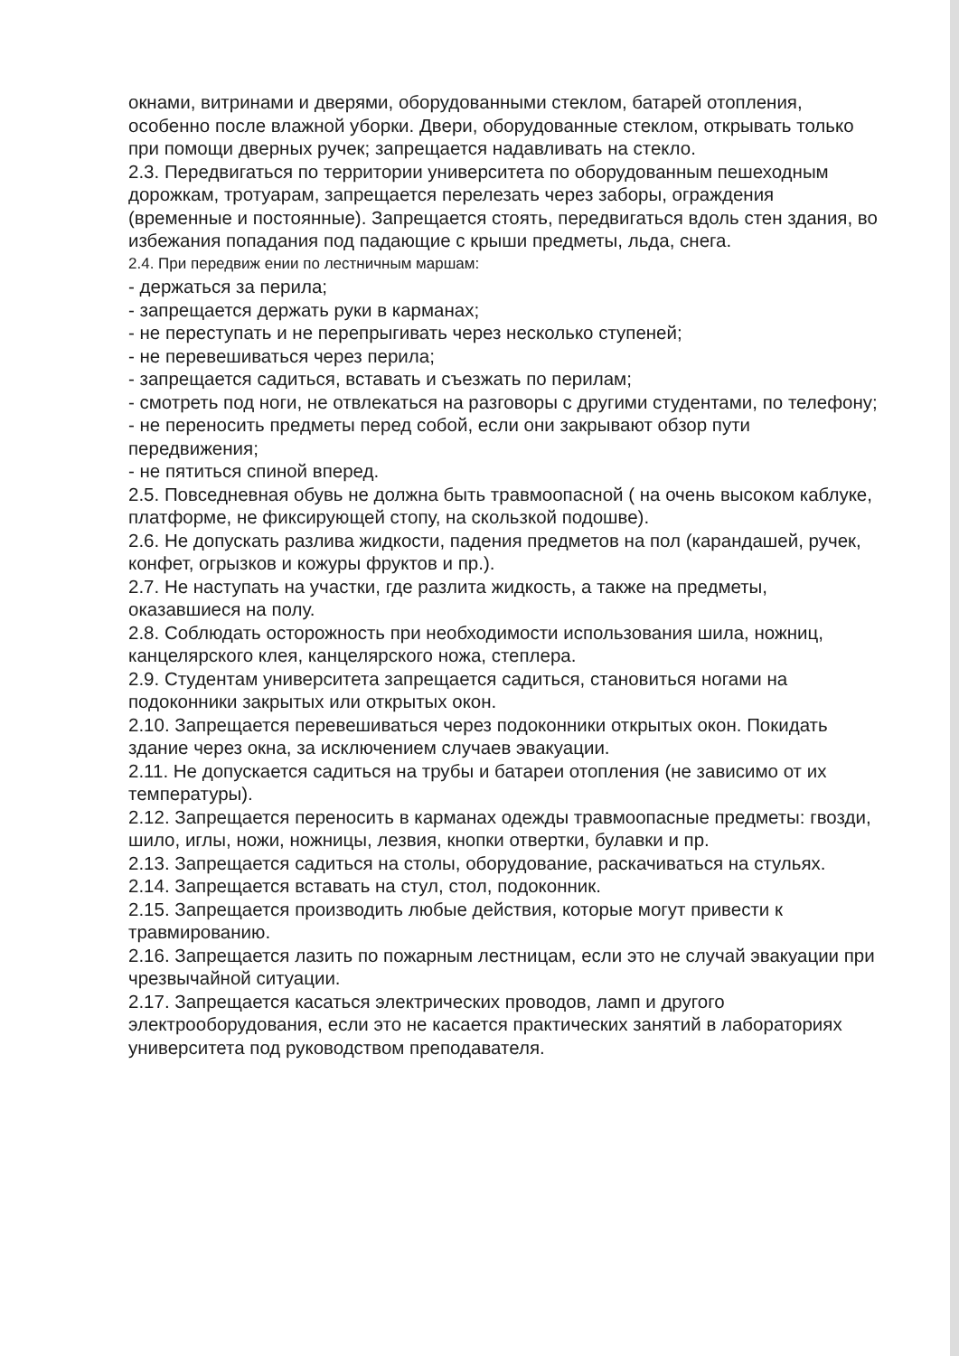окнами, витринами и дверями, оборудованными стеклом, батарей отопления, особенно после влажной уборки. Двери, оборудованные стеклом, открывать только при помощи дверных ручек; запрещается надавливать на стекло.
2.3. Передвигаться по территории университета по оборудованным пешеходным дорожкам, тротуарам, запрещается перелезать через заборы, ограждения (временные и постоянные). Запрещается стоять, передвигаться вдоль стен здания, во избежания попадания под падающие с крыши предметы, льда, снега.
2.4. При передвиж ении по лестничным маршам:
- держаться за перила;
- запрещается держать руки в карманах;
- не переступать и не перепрыгивать через несколько ступеней;
- не перевешиваться через перила;
- запрещается садиться, вставать и съезжать по перилам;
- смотреть под ноги, не отвлекаться на разговоры с другими студентами, по телефону;
- не переносить предметы перед собой, если они закрывают обзор пути передвижения;
- не пятиться спиной вперед.
2.5. Повседневная обувь не должна быть травмоопасной ( на очень высоком каблуке, платформе, не фиксирующей стопу, на скользкой подошве).
2.6. Не допускать разлива жидкости, падения предметов на пол (карандашей, ручек, конфет, огрызков и кожуры фруктов и пр.).
2.7. Не наступать на участки, где разлита жидкость, а также на предметы, оказавшиеся на полу.
2.8. Соблюдать осторожность при необходимости использования шила, ножниц, канцелярского клея, канцелярского ножа, степлера.
2.9. Студентам университета запрещается садиться, становиться ногами на подоконники закрытых или открытых окон.
2.10. Запрещается перевешиваться через подоконники открытых окон. Покидать здание через окна, за исключением случаев эвакуации.
2.11. Не допускается садиться на трубы и батареи отопления (не зависимо от их температуры).
2.12. Запрещается переносить в карманах одежды травмоопасные предметы: гвозди, шило, иглы, ножи, ножницы, лезвия, кнопки отвертки, булавки и пр.
2.13. Запрещается садиться на столы, оборудование, раскачиваться на стульях.
2.14. Запрещается вставать на стул, стол, подоконник.
2.15. Запрещается производить любые действия, которые могут привести к травмированию.
2.16. Запрещается лазить по пожарным лестницам, если это не случай эвакуации при чрезвычайной ситуации.
2.17. Запрещается касаться электрических проводов, ламп и другого электрооборудования, если это не касается практических занятий в лабораториях университета под руководством преподавателя.